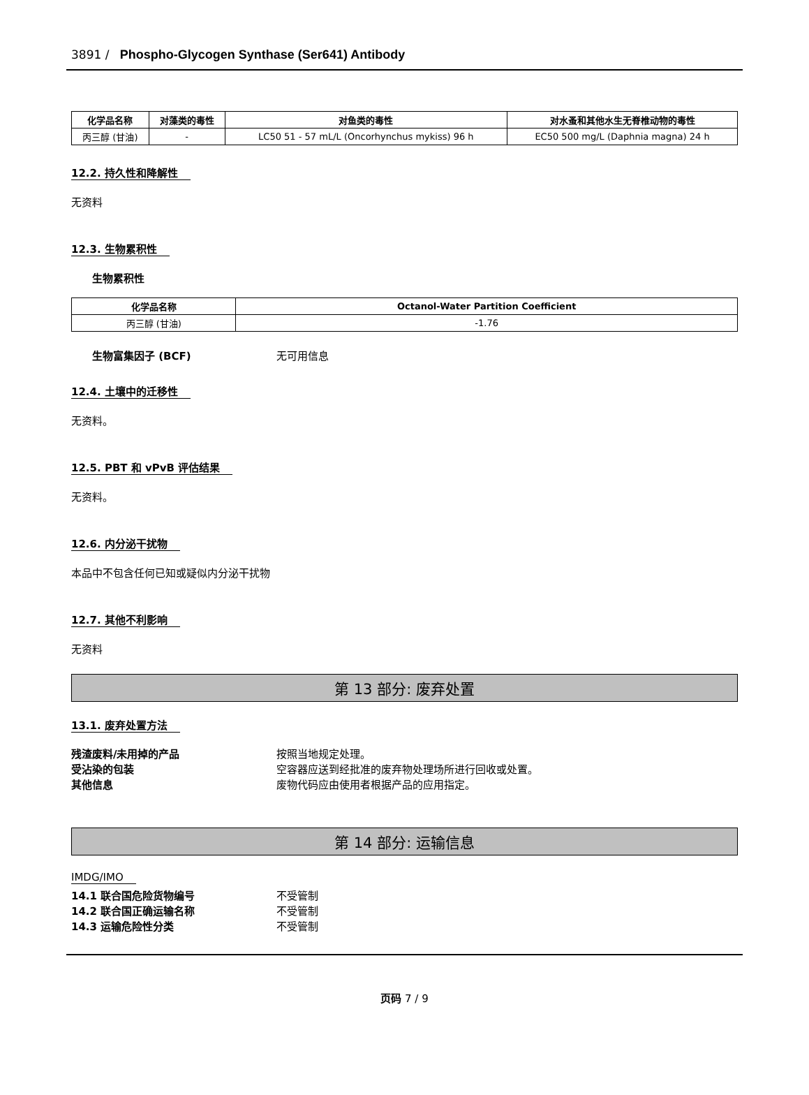3891 / Phospho-Glycogen Synthase (Ser641) Antibody
| 化学品名称 | 对藻类的毒性 | 对鱼类的毒性 | 对水蚤和其他水生无脊椎动物的毒性 |
| --- | --- | --- | --- |
| 丙三醇 (甘油) | - | LC50 51 - 57 mL/L (Oncorhynchus mykiss) 96 h | EC50 500 mg/L (Daphnia magna) 24 h |
12.2. 持久性和降解性
无资料
12.3. 生物累积性
生物累积性
| 化学品名称 | Octanol-Water Partition Coefficient |
| --- | --- |
| 丙三醇 (甘油) | -1.76 |
生物富集因子 (BCF) 无可用信息
12.4. 土壤中的迁移性
无资料。
12.5. PBT 和 vPvB 评估结果
无资料。
12.6. 内分泌干扰物
本品中不包含任何已知或疑似内分泌干扰物
12.7. 其他不利影响
无资料
第 13 部分: 废弃处置
13.1. 废弃处置方法
残渣废料/未用掉的产品 按照当地规定处理。
受沾染的包装 空容器应送到经批准的废弃物处理场所进行回收或处置。
其他信息 废物代码应由使用者根据产品的应用指定。
第 14 部分: 运输信息
IMDG/IMO
14.1 联合国危险货物编号 不受管制
14.2 联合国正确运输名称 不受管制
14.3 运输危险性分类 不受管制
页码 7 / 9